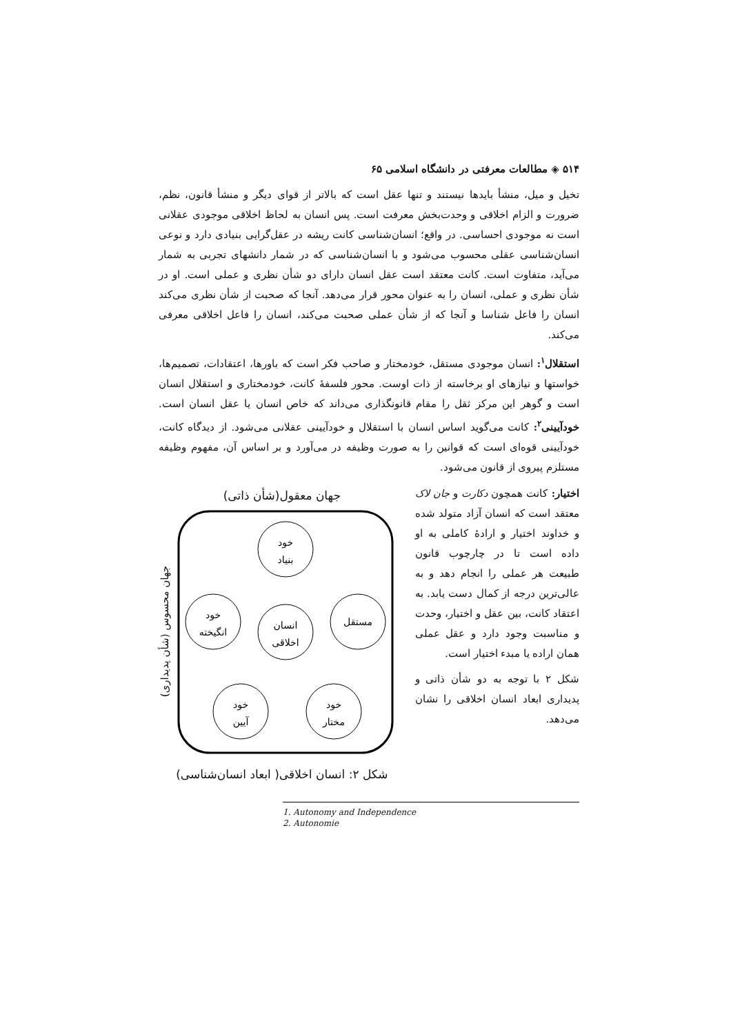۵۱۴ ◈ مطالعات معرفتی در دانشگاه اسلامی ۶۵
تخیل و میل، منشأ بایدها نیستند و تنها عقل است که بالاتر از قوای دیگر و منشأ قانون، نظم، ضرورت و الزام اخلاقی و وحدت‌بخش معرفت است. پس انسان به لحاظ اخلاقی موجودی عقلانی است نه موجودی احساسی. در واقع؛ انسان‌شناسی کانت ریشه در عقل‌گرایی بنیادی دارد و نوعی انسان‌شناسی عقلی محسوب می‌شود و با انسان‌شناسی که در شمار دانشهای تجربی به شمار می‌آید، متفاوت است. کانت معتقد است عقل انسان دارای دو شأن نظری و عملی است. او در شأن نظری و عملی، انسان را به عنوان محور قرار می‌دهد. آنجا که صحبت از شأن نظری می‌کند انسان را فاعل شناسا و آنجا که از شأن عملی صحبت می‌کند، انسان را فاعل اخلاقی معرفی می‌کند.
استقلال<sup>۱</sup>: انسان موجودی مستقل، خودمختار و صاحب فکر است که باورها، اعتقادات، تصمیم‌ها، خواستها و نیازهای او برخاسته از ذات اوست. محور فلسفۀ کانت، خودمختاری و استقلال انسان است و گوهر این مرکز ثقل را مقام قانونگذاری می‌داند که خاص انسان یا عقل انسان است. خودآیینی<sup>۲</sup>: کانت می‌گوید اساس انسان با استقلال و خودآیینی عقلانی می‌شود. از دیدگاه کانت، خودآیینی قوه‌ای است که قوانین را به صورت وظیفه در می‌آورد و بر اساس آن، مفهوم وظیفه مستلزم پیروی از قانون می‌شود.
اختیار: کانت همچون دکارت و جان لاک معتقد است که انسان آزاد متولد شده و خداوند اختیار و ارادۀ کاملی به او داده است تا در چارچوب قانون طبیعت هر عملی را انجام دهد و به عالی‌ترین درجه از کمال دست یابد. به اعتقاد کانت، بین عقل و اختیار، وحدت و مناسبت وجود دارد و عقل عملی همان اراده یا مبدء اختیار است.
شکل ۲ با توجه به دو شأن ذاتی و پدیداری ابعاد انسان اخلاقی را نشان می‌دهد.
جهان معقول(شأن ذاتی)
جهان محسوس (شأن پدیداری)
خود
بنیاد
خود
انگیخته
مستقل
انسان
اخلاقی
خود
آیین
خود
مختار
شکل ۲: انسان اخلاقی( ابعاد انسان‌شناسی)
1. Autonomy and Independence
2. Autonomie